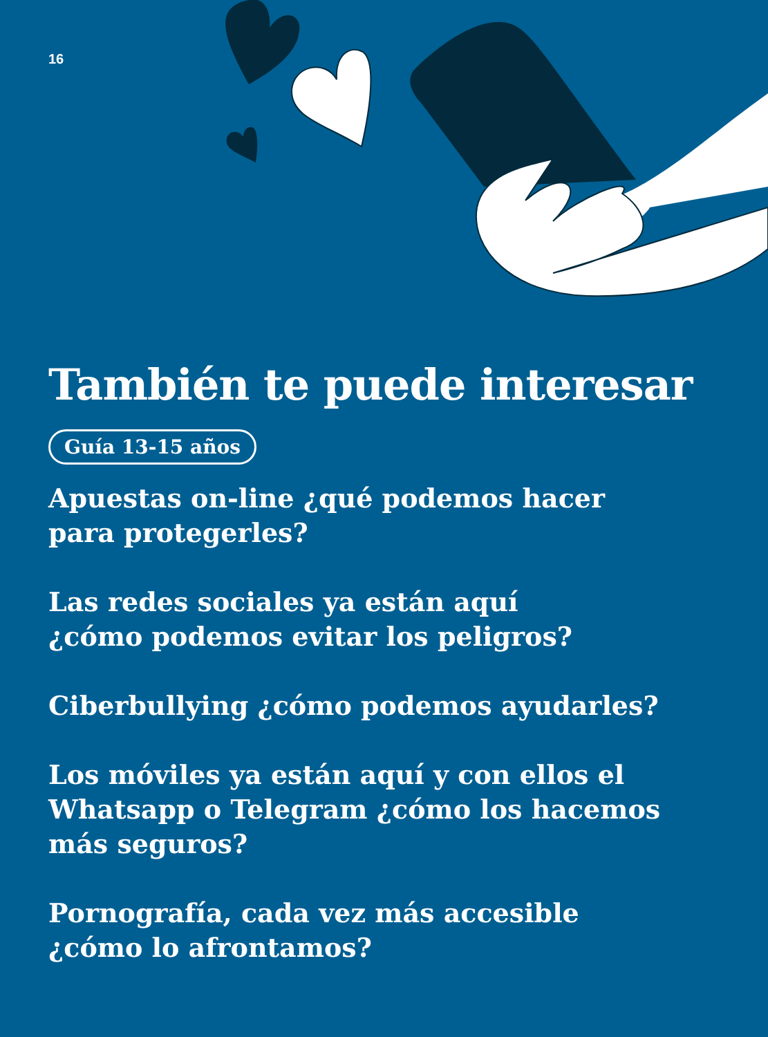16
También te puede interesar
Guía 13-15 años
Apuestas on-line ¿qué podemos hacer
para protegerles?
Las redes sociales ya están aquí
¿cómo podemos evitar los peligros?
Ciberbullying ¿cómo podemos ayudarles?
Los móviles ya están aquí y con ellos el
Whatsapp o Telegram ¿cómo los hacemos
más seguros?
Pornografía, cada vez más accesible
¿cómo lo afrontamos?